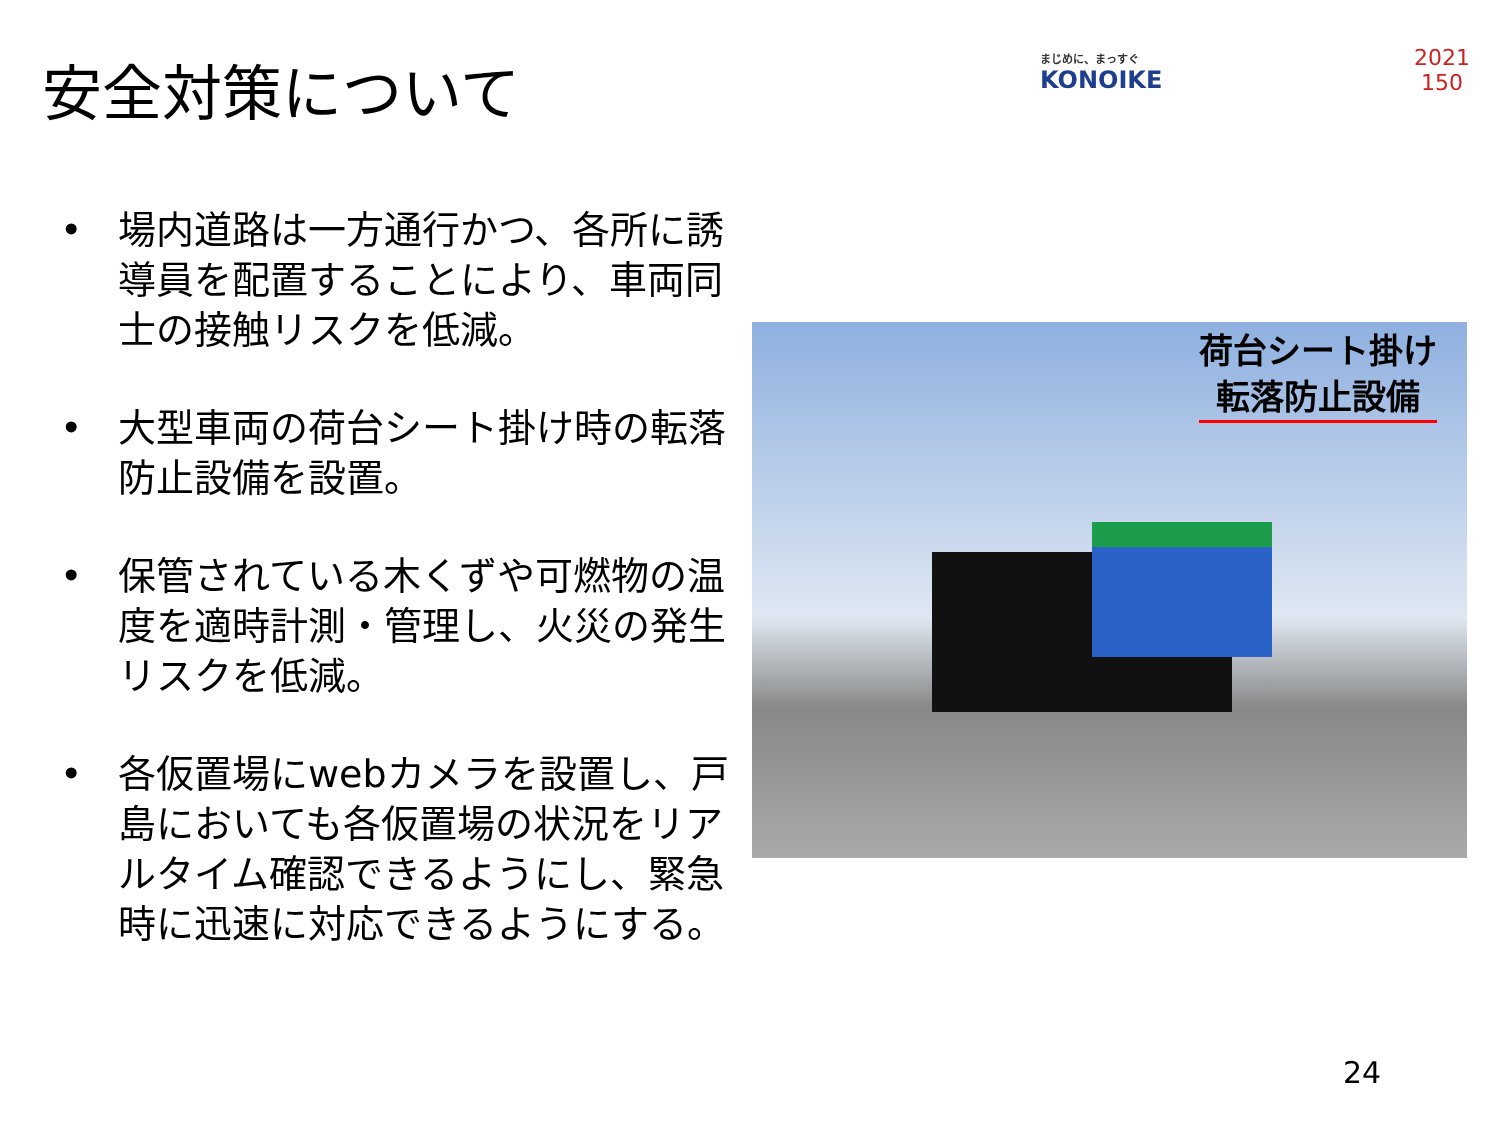安全対策について
まじめに、まっすぐ
KONOIKE
2021
150
• 場内道路は一方通行かつ、各所に誘導員を配置することにより、車両同士の接触リスクを低減。
• 大型車両の荷台シート掛け時の転落防止設備を設置。
• 保管されている木くずや可燃物の温度を適時計測・管理し、火災の発生リスクを低減。
• 各仮置場にwebカメラを設置し、戸島においても各仮置場の状況をリアルタイム確認できるようにし、緊急時に迅速に対応できるようにする。
荷台シート掛け
転落防止設備
24